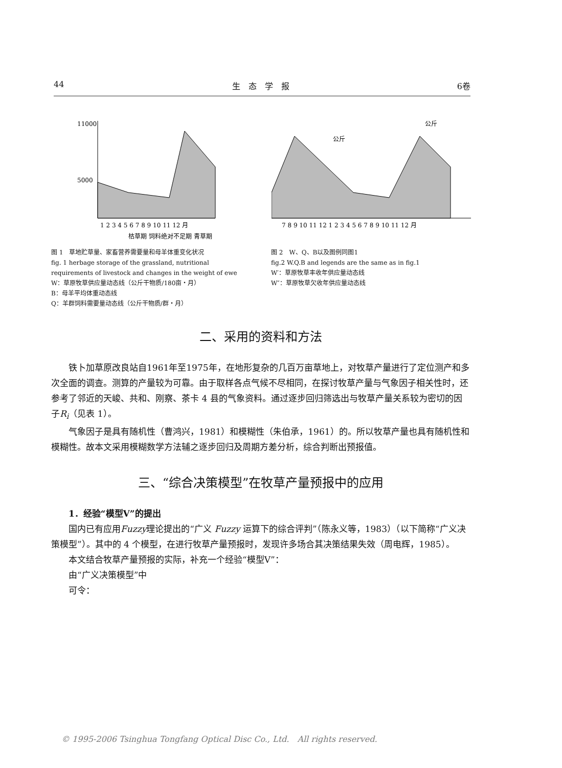44 生　态　学　报 6卷
11000
5000
1 2 3 4 5 6 7 8 9 10 11 12 月
枯草期 饲料绝对不足期 青草期
图 1　草地贮草量、家畜营养需要量和母羊体重变化状况
fig. 1 herbage storage of the grassland, nutritional requirements of livestock and changes in the weight of ewe
W：草原牧草供应量动态线（公斤干物质/180亩・月）
B：母羊平均体重动态线
Q：羊群饲料需要量动态线（公斤干物质/群・月）
7 8 9 10 11 12 1 2 3 4 5 6 7 8 9 10 11 12 月
公斤
公斤
图 2　W、Q、B以及图例同图1
fig.2 W.Q.B and legends are the same as in fig.1
W′：草原牧草丰收年供应量动态线
W″：草原牧草欠收年供应量动态线
二、采用的资料和方法
铁卜加草原改良站自1961年至1975年，在地形复杂的几百万亩草地上，对牧草产量进行了定位测产和多次全面的调查。测算的产量较为可靠。由于取样各点气候不尽相同，在探讨牧草产量与气象因子相关性时，还参考了邻近的天峻、共和、刚察、茶卡 4 县的气象资料。通过逐步回归筛选出与牧草产量关系较为密切的因子R<sub>i</sub>（见表 1）。
气象因子是具有随机性（曹鸿兴，1981）和模糊性（朱伯承，1961）的。所以牧草产量也具有随机性和模糊性。故本文采用模糊数学方法辅之逐步回归及周期方差分析，综合判断出预报值。
三、“综合决策模型”在牧草产量预报中的应用
1．经验“模型Ⅴ”的提出
国内已有应用Fuzzy理论提出的“广义 Fuzzy 运算下的综合评判”（陈永义等，1983）（以下简称“广义决策模型”）。其中的 4 个模型，在进行牧草产量预报时，发现许多场合其决策结果失效（周电辉，1985）。
本文结合牧草产量预报的实际，补充一个经验“模型Ⅴ”：
由“广义决策模型”中
可令：
© 1995-2006 Tsinghua Tongfang Optical Disc Co., Ltd.　All rights reserved.